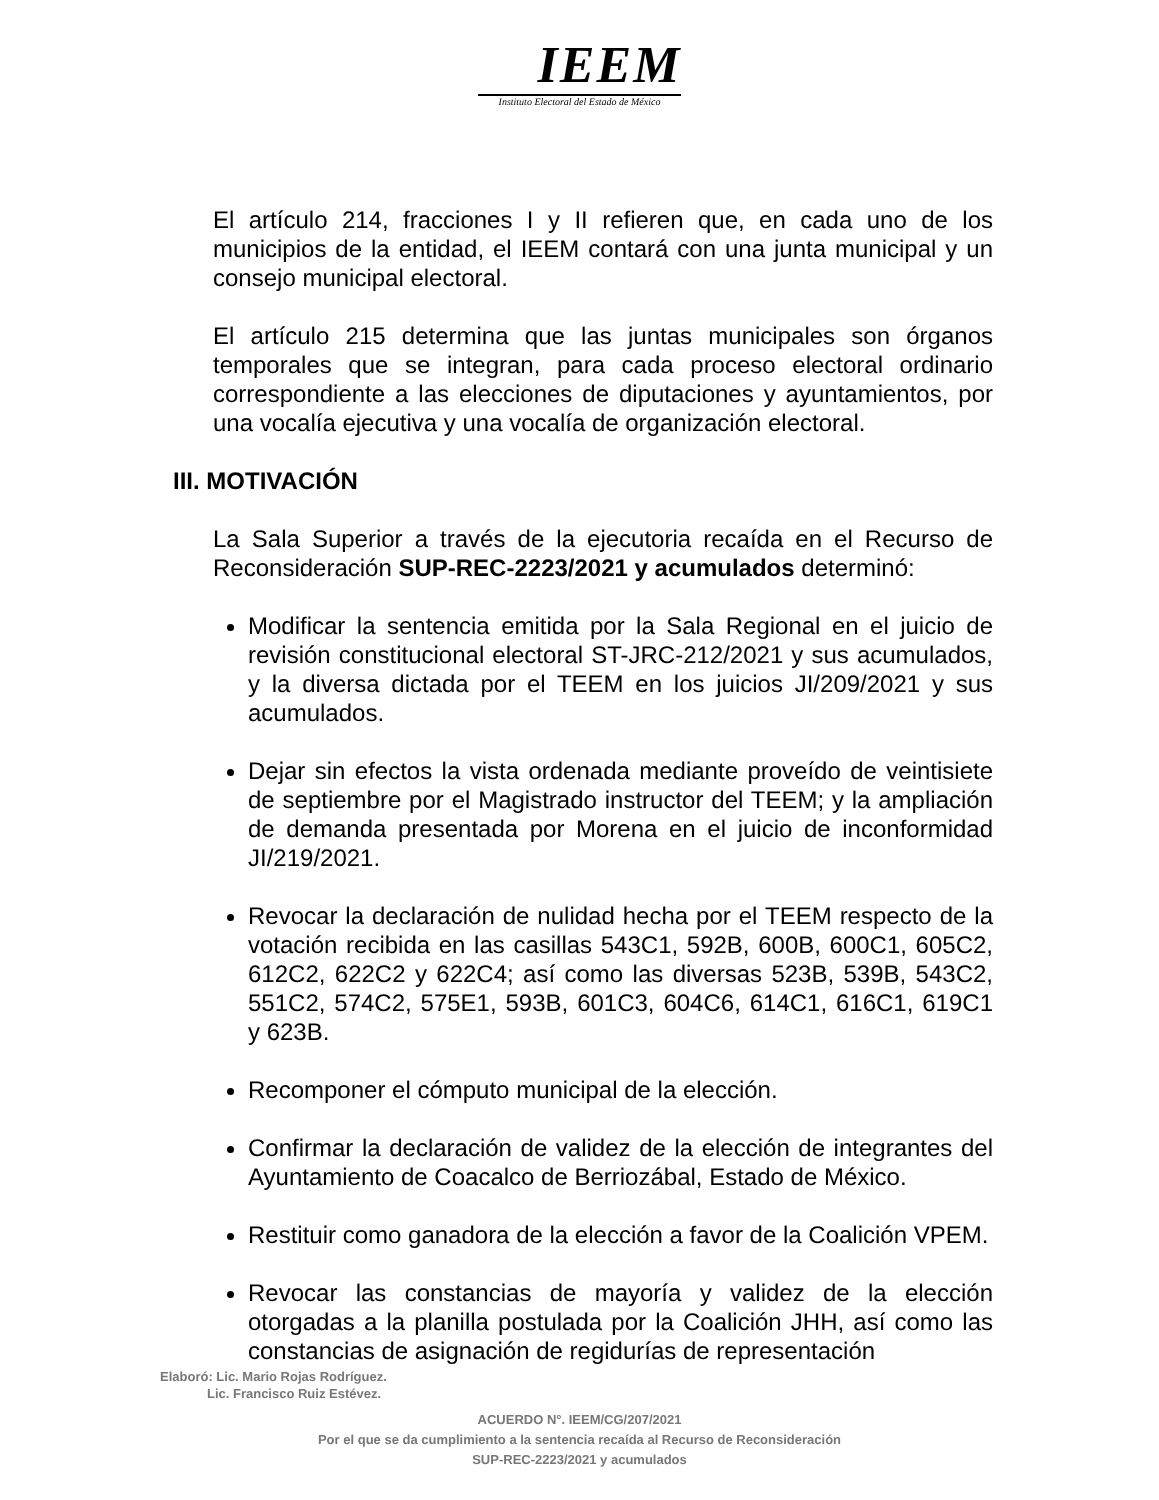IEEM
Instituto Electoral del Estado de México
El artículo 214, fracciones I y II refieren que, en cada uno de los municipios de la entidad, el IEEM contará con una junta municipal y un consejo municipal electoral.
El artículo 215 determina que las juntas municipales son órganos temporales que se integran, para cada proceso electoral ordinario correspondiente a las elecciones de diputaciones y ayuntamientos, por una vocalía ejecutiva y una vocalía de organización electoral.
III. MOTIVACIÓN
La Sala Superior a través de la ejecutoria recaída en el Recurso de Reconsideración SUP-REC-2223/2021 y acumulados determinó:
Modificar la sentencia emitida por la Sala Regional en el juicio de revisión constitucional electoral ST-JRC-212/2021 y sus acumulados, y la diversa dictada por el TEEM en los juicios JI/209/2021 y sus acumulados.
Dejar sin efectos la vista ordenada mediante proveído de veintisiete de septiembre por el Magistrado instructor del TEEM; y la ampliación de demanda presentada por Morena en el juicio de inconformidad JI/219/2021.
Revocar la declaración de nulidad hecha por el TEEM respecto de la votación recibida en las casillas 543C1, 592B, 600B, 600C1, 605C2, 612C2, 622C2 y 622C4; así como las diversas 523B, 539B, 543C2, 551C2, 574C2, 575E1, 593B, 601C3, 604C6, 614C1, 616C1, 619C1 y 623B.
Recomponer el cómputo municipal de la elección.
Confirmar la declaración de validez de la elección de integrantes del Ayuntamiento de Coacalco de Berriozábal, Estado de México.
Restituir como ganadora de la elección a favor de la Coalición VPEM.
Revocar las constancias de mayoría y validez de la elección otorgadas a la planilla postulada por la Coalición JHH, así como las constancias de asignación de regidurías de representación
Elaboró: Lic. Mario Rojas Rodríguez.
Lic. Francisco Ruiz Estévez.
ACUERDO N°. IEEM/CG/207/2021
Por el que se da cumplimiento a la sentencia recaída al Recurso de Reconsideración
SUP-REC-2223/2021 y acumulados